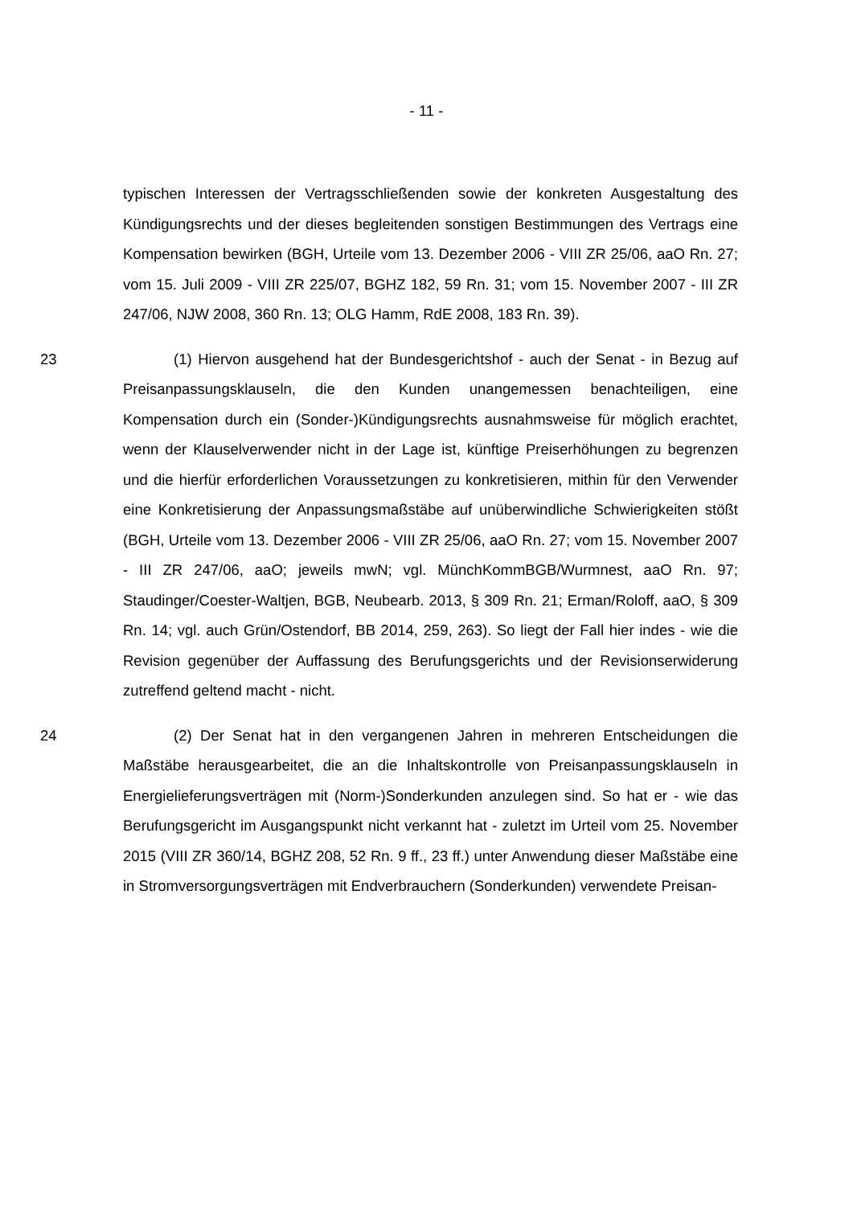- 11 -
typischen Interessen der Vertragsschließenden sowie der konkreten Ausgestaltung des Kündigungsrechts und der dieses begleitenden sonstigen Bestimmungen des Vertrags eine Kompensation bewirken (BGH, Urteile vom 13. Dezember 2006 - VIII ZR 25/06, aaO Rn. 27; vom 15. Juli 2009 - VIII ZR 225/07, BGHZ 182, 59 Rn. 31; vom 15. November 2007 - III ZR 247/06, NJW 2008, 360 Rn. 13; OLG Hamm, RdE 2008, 183 Rn. 39).
23 (1) Hiervon ausgehend hat der Bundesgerichtshof - auch der Senat - in Bezug auf Preisanpassungsklauseln, die den Kunden unangemessen benachteiligen, eine Kompensation durch ein (Sonder-)Kündigungsrechts ausnahmsweise für möglich erachtet, wenn der Klauselverwender nicht in der Lage ist, künftige Preiserhöhungen zu begrenzen und die hierfür erforderlichen Voraussetzungen zu konkretisieren, mithin für den Verwender eine Konkretisierung der Anpassungsmaßstäbe auf unüberwindliche Schwierigkeiten stößt (BGH, Urteile vom 13. Dezember 2006 - VIII ZR 25/06, aaO Rn. 27; vom 15. November 2007 - III ZR 247/06, aaO; jeweils mwN; vgl. MünchKommBGB/Wurmnest, aaO Rn. 97; Staudinger/Coester-Waltjen, BGB, Neubearb. 2013, § 309 Rn. 21; Erman/Roloff, aaO, § 309 Rn. 14; vgl. auch Grün/Ostendorf, BB 2014, 259, 263). So liegt der Fall hier indes - wie die Revision gegenüber der Auffassung des Berufungsgerichts und der Revisionserwiderung zutreffend geltend macht - nicht.
24 (2) Der Senat hat in den vergangenen Jahren in mehreren Entscheidungen die Maßstäbe herausgearbeitet, die an die Inhaltskontrolle von Preisanpassungsklauseln in Energielieferungsverträgen mit (Norm-)Sonderkunden anzulegen sind. So hat er - wie das Berufungsgericht im Ausgangspunkt nicht verkannt hat - zuletzt im Urteil vom 25. November 2015 (VIII ZR 360/14, BGHZ 208, 52 Rn. 9 ff., 23 ff.) unter Anwendung dieser Maßstäbe eine in Stromversorgungsverträgen mit Endverbrauchern (Sonderkunden) verwendete Preisan-